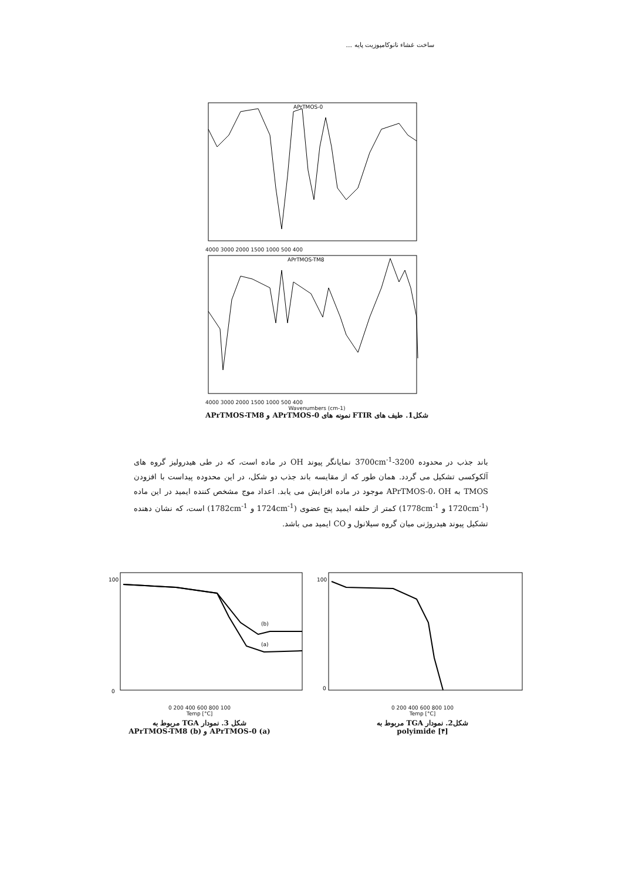ساخت غشاء نانوکامپوزیت پایه ...
APrTMOS-0
4000 3000 2000 1500 1000 500 400
APrTMOS-TM8
4000 3000 2000 1500 1000 500 400
Wavenumbers (cm-1)
شکل1. طیف های FTIR نمونه های APrTMOS-0 و APrTMOS-TM8
باند جذب در محدوده 3200-3700cm<sup>-1</sup> نمایانگر پیوند OH در ماده است، که در طی هیدرولیز گروه های آلکوکسی تشکیل می گردد. همان طور که از مقایسه باند جذب دو شکل، در این محدوده پیداست با افزودن TMOS به APrTMOS-0، OH موجود در ماده افزایش می یابد. اعداد موج مشخص کننده ایمید در این ماده (1720cm<sup>-1</sup> و 1778cm<sup>-1</sup>) کمتر از حلقه ایمید پنج عضوی (1724cm<sup>-1</sup> و 1782cm<sup>-1</sup>) است، که نشان دهنده تشکیل پیوند هیدروژنی میان گروه سیلانول و CO ایمید می باشد.
(b)
(a)
100
0
0 200 400 600 800 100
Temp [°C]
شکل 3. نمودار TGA مربوط به
APrTMOS-0 (a) و APrTMOS-TM8 (b)
100
0
0 200 400 600 800 100
Temp [°C]
شکل2. نمودار TGA مربوط به
polyimide [۴]